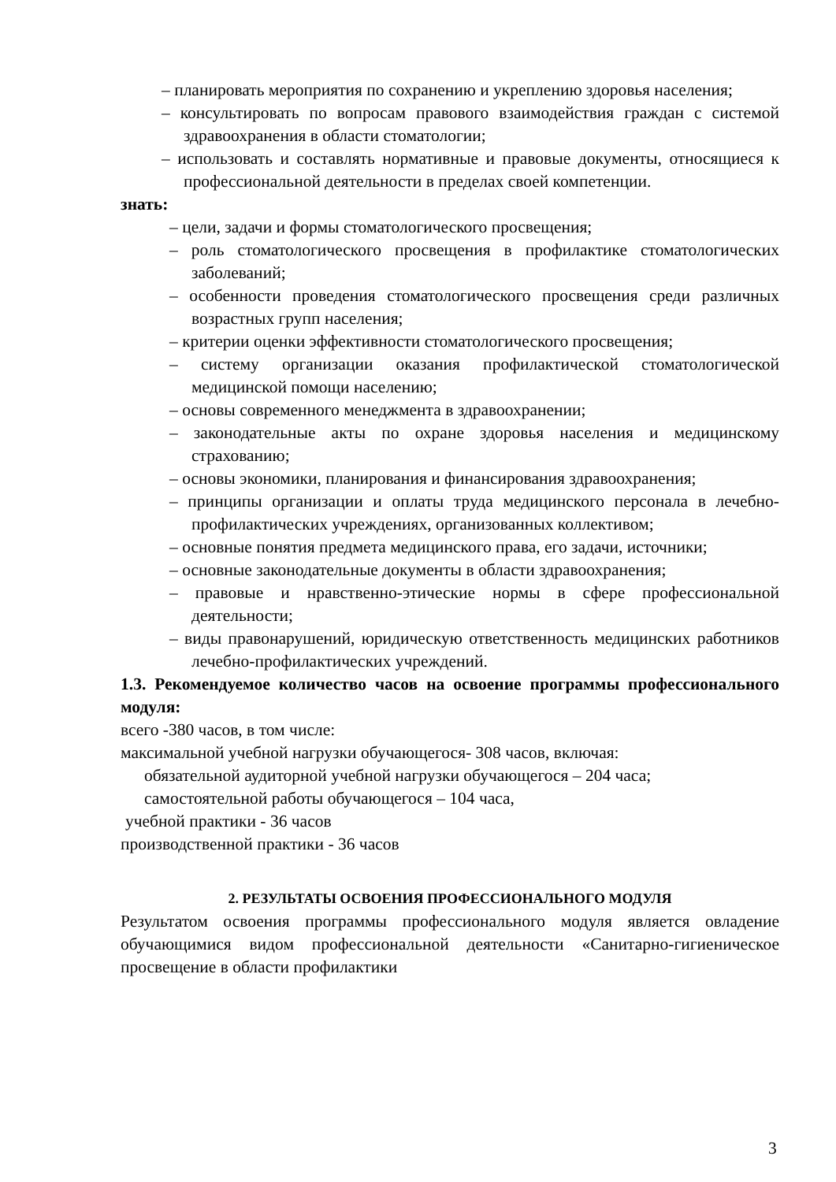– планировать мероприятия по сохранению и укреплению здоровья населения;
– консультировать по вопросам правового взаимодействия граждан с системой здравоохранения в области стоматологии;
– использовать и составлять нормативные и правовые документы, относящиеся к профессиональной деятельности в пределах своей компетенции.
знать:
– цели, задачи и формы стоматологического просвещения;
– роль стоматологического просвещения в профилактике стоматологических заболеваний;
– особенности проведения стоматологического просвещения среди различных возрастных групп населения;
– критерии оценки эффективности стоматологического просвещения;
– систему организации оказания профилактической стоматологической медицинской помощи населению;
– основы современного менеджмента в здравоохранении;
– законодательные акты по охране здоровья населения и медицинскому страхованию;
– основы экономики, планирования и финансирования здравоохранения;
– принципы организации и оплаты труда медицинского персонала в лечебно-профилактических учреждениях, организованных коллективом;
– основные понятия предмета медицинского права, его задачи, источники;
– основные законодательные документы в области здравоохранения;
– правовые и нравственно-этические нормы в сфере профессиональной деятельности;
– виды правонарушений, юридическую ответственность медицинских работников лечебно-профилактических учреждений.
1.3. Рекомендуемое количество часов на освоение программы профессионального модуля:
всего -380 часов, в том числе:
максимальной учебной нагрузки обучающегося- 308 часов, включая:
обязательной аудиторной учебной нагрузки обучающегося – 204 часа;
самостоятельной работы обучающегося – 104 часа,
учебной практики - 36 часов
производственной практики - 36 часов
2. РЕЗУЛЬТАТЫ ОСВОЕНИЯ ПРОФЕССИОНАЛЬНОГО МОДУЛЯ
Результатом освоения программы профессионального модуля является овладение обучающимися видом профессиональной деятельности «Санитарно-гигиеническое просвещение в области профилактики
3